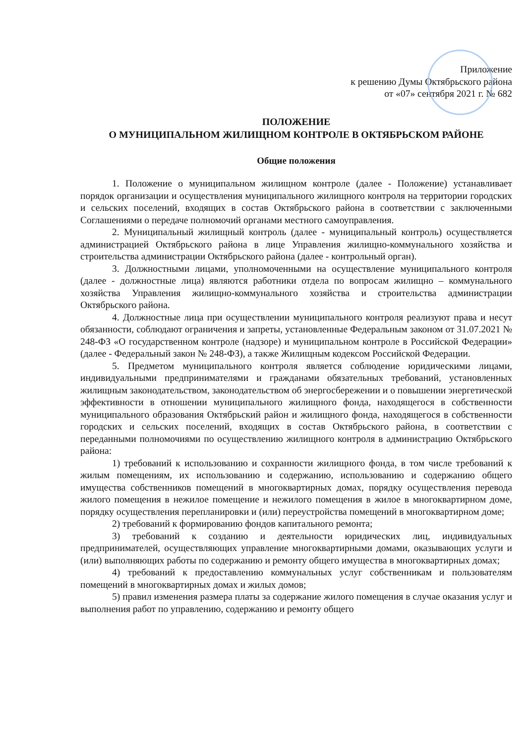Приложение
к решению Думы Октябрьского района
от «07» сентября 2021 г. № 682
ПОЛОЖЕНИЕ
О МУНИЦИПАЛЬНОМ ЖИЛИЩНОМ КОНТРОЛЕ В ОКТЯБРЬСКОМ РАЙОНЕ
Общие положения
1. Положение о муниципальном жилищном контроле (далее - Положение) устанавливает порядок организации и осуществления муниципального жилищного контроля на территории городских и сельских поселений, входящих в состав Октябрьского района в соответствии с заключенными Соглашениями о передаче полномочий органами местного самоуправления.
2. Муниципальный жилищный контроль (далее - муниципальный контроль) осуществляется администрацией Октябрьского района в лице Управления жилищно-коммунального хозяйства и строительства администрации Октябрьского района (далее - контрольный орган).
3. Должностными лицами, уполномоченными на осуществление муниципального контроля (далее - должностные лица) являются работники отдела по вопросам жилищно – коммунального хозяйства Управления жилищно-коммунального хозяйства и строительства администрации Октябрьского района.
4. Должностные лица при осуществлении муниципального контроля реализуют права и несут обязанности, соблюдают ограничения и запреты, установленные Федеральным законом от 31.07.2021 № 248-ФЗ «О государственном контроле (надзоре) и муниципальном контроле в Российской Федерации» (далее - Федеральный закон № 248-ФЗ), а также Жилищным кодексом Российской Федерации.
5. Предметом муниципального контроля является соблюдение юридическими лицами, индивидуальными предпринимателями и гражданами обязательных требований, установленных жилищным законодательством, законодательством об энергосбережении и о повышении энергетической эффективности в отношении муниципального жилищного фонда, находящегося в собственности муниципального образования Октябрьский район и жилищного фонда, находящегося в собственности городских и сельских поселений, входящих в состав Октябрьского района, в соответствии с переданными полномочиями по осуществлению жилищного контроля в администрацию Октябрьского района:
1) требований к использованию и сохранности жилищного фонда, в том числе требований к жилым помещениям, их использованию и содержанию, использованию и содержанию общего имущества собственников помещений в многоквартирных домах, порядку осуществления перевода жилого помещения в нежилое помещение и нежилого помещения в жилое в многоквартирном доме, порядку осуществления перепланировки и (или) переустройства помещений в многоквартирном доме;
2) требований к формированию фондов капитального ремонта;
3) требований к созданию и деятельности юридических лиц, индивидуальных предпринимателей, осуществляющих управление многоквартирными домами, оказывающих услуги и (или) выполняющих работы по содержанию и ремонту общего имущества в многоквартирных домах;
4) требований к предоставлению коммунальных услуг собственникам и пользователям помещений в многоквартирных домах и жилых домов;
5) правил изменения размера платы за содержание жилого помещения в случае оказания услуг и выполнения работ по управлению, содержанию и ремонту общего